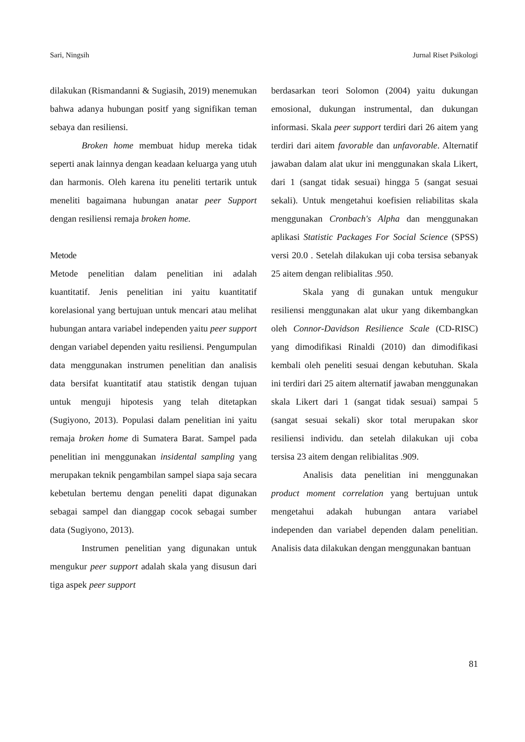Sari, Ningsih Jurnal Riset Psikologi
dilakukan (Rismandanni & Sugiasih, 2019) menemukan bahwa adanya hubungan positf yang signifikan teman sebaya dan resiliensi.
Broken home membuat hidup mereka tidak seperti anak lainnya dengan keadaan keluarga yang utuh dan harmonis. Oleh karena itu peneliti tertarik untuk meneliti bagaimana hubungan anatar peer Support dengan resiliensi remaja broken home.
Metode
Metode penelitian dalam penelitian ini adalah kuantitatif. Jenis penelitian ini yaitu kuantitatif korelasional yang bertujuan untuk mencari atau melihat hubungan antara variabel independen yaitu peer support dengan variabel dependen yaitu resiliensi. Pengumpulan data menggunakan instrumen penelitian dan analisis data bersifat kuantitatif atau statistik dengan tujuan untuk menguji hipotesis yang telah ditetapkan (Sugiyono, 2013). Populasi dalam penelitian ini yaitu remaja broken home di Sumatera Barat. Sampel pada penelitian ini menggunakan insidental sampling yang merupakan teknik pengambilan sampel siapa saja secara kebetulan bertemu dengan peneliti dapat digunakan sebagai sampel dan dianggap cocok sebagai sumber data (Sugiyono, 2013).
Instrumen penelitian yang digunakan untuk mengukur peer support adalah skala yang disusun dari tiga aspek peer support
berdasarkan teori Solomon (2004) yaitu dukungan emosional, dukungan instrumental, dan dukungan informasi. Skala peer support terdiri dari 26 aitem yang terdiri dari aitem favorable dan unfavorable. Alternatif jawaban dalam alat ukur ini menggunakan skala Likert, dari 1 (sangat tidak sesuai) hingga 5 (sangat sesuai sekali). Untuk mengetahui koefisien reliabilitas skala menggunakan Cronbach's Alpha dan menggunakan aplikasi Statistic Packages For Social Science (SPSS) versi 20.0 . Setelah dilakukan uji coba tersisa sebanyak 25 aitem dengan relibialitas .950.
Skala yang di gunakan untuk mengukur resiliensi menggunakan alat ukur yang dikembangkan oleh Connor-Davidson Resilience Scale (CD-RISC) yang dimodifikasi Rinaldi (2010) dan dimodifikasi kembali oleh peneliti sesuai dengan kebutuhan. Skala ini terdiri dari 25 aitem alternatif jawaban menggunakan skala Likert dari 1 (sangat tidak sesuai) sampai 5 (sangat sesuai sekali) skor total merupakan skor resiliensi individu. dan setelah dilakukan uji coba tersisa 23 aitem dengan relibialitas .909.
Analisis data penelitian ini menggunakan product moment correlation yang bertujuan untuk mengetahui adakah hubungan antara variabel independen dan variabel dependen dalam penelitian. Analisis data dilakukan dengan menggunakan bantuan
81